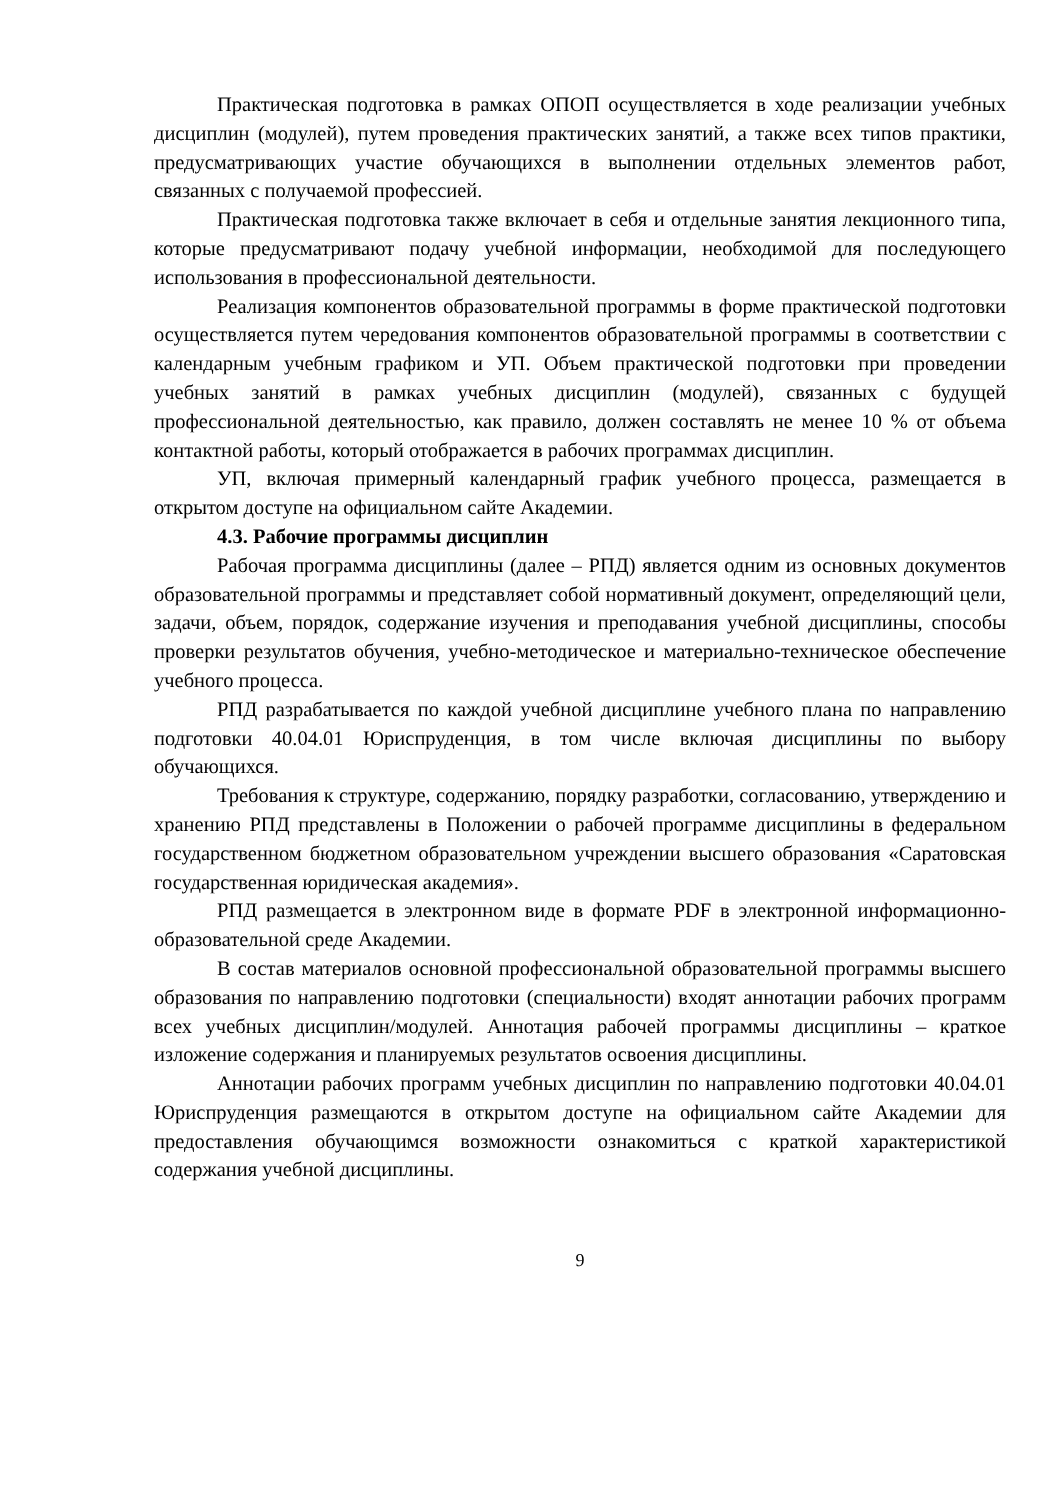Практическая подготовка в рамках ОПОП осуществляется в ходе реализации учебных дисциплин (модулей), путем проведения практических занятий, а также всех типов практики, предусматривающих участие обучающихся в выполнении отдельных элементов работ, связанных с получаемой профессией.
Практическая подготовка также включает в себя и отдельные занятия лекционного типа, которые предусматривают подачу учебной информации, необходимой для последующего использования в профессиональной деятельности.
Реализация компонентов образовательной программы в форме практической подготовки осуществляется путем чередования компонентов образовательной программы в соответствии с календарным учебным графиком и УП. Объем практической подготовки при проведении учебных занятий в рамках учебных дисциплин (модулей), связанных с будущей профессиональной деятельностью, как правило, должен составлять не менее 10 % от объема контактной работы, который отображается в рабочих программах дисциплин.
УП, включая примерный календарный график учебного процесса, размещается в открытом доступе на официальном сайте Академии.
4.3. Рабочие программы дисциплин
Рабочая программа дисциплины (далее – РПД) является одним из основных документов образовательной программы и представляет собой нормативный документ, определяющий цели, задачи, объем, порядок, содержание изучения и преподавания учебной дисциплины, способы проверки результатов обучения, учебно-методическое и материально-техническое обеспечение учебного процесса.
РПД разрабатывается по каждой учебной дисциплине учебного плана по направлению подготовки 40.04.01 Юриспруденция, в том числе включая дисциплины по выбору обучающихся.
Требования к структуре, содержанию, порядку разработки, согласованию, утверждению и хранению РПД представлены в Положении о рабочей программе дисциплины в федеральном государственном бюджетном образовательном учреждении высшего образования «Саратовская государственная юридическая академия».
РПД размещается в электронном виде в формате PDF в электронной информационно-образовательной среде Академии.
В состав материалов основной профессиональной образовательной программы высшего образования по направлению подготовки (специальности) входят аннотации рабочих программ всех учебных дисциплин/модулей. Аннотация рабочей программы дисциплины – краткое изложение содержания и планируемых результатов освоения дисциплины.
Аннотации рабочих программ учебных дисциплин по направлению подготовки 40.04.01 Юриспруденция размещаются в открытом доступе на официальном сайте Академии для предоставления обучающимся возможности ознакомиться с краткой характеристикой содержания учебной дисциплины.
9